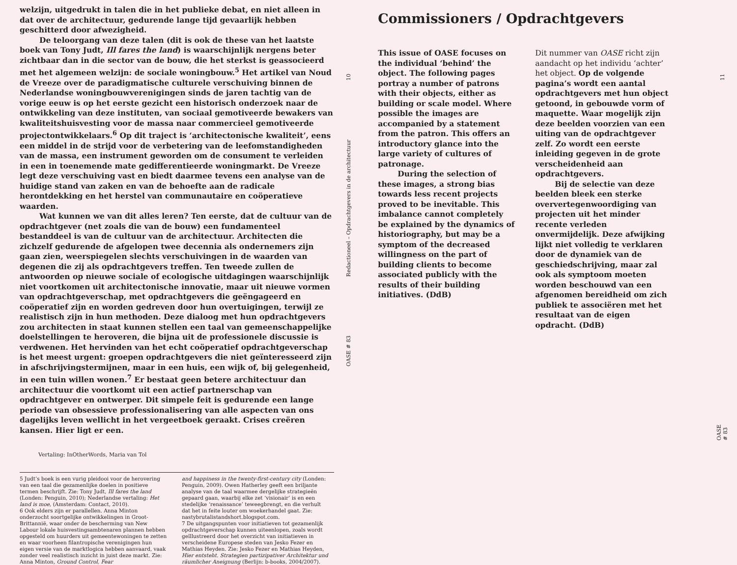welzijn, uitgedrukt in talen die in het publieke debat, en niet alleen in dat over de architectuur, gedurende lange tijd gevaarlijk hebben geschitterd door afwezigheid.
De teloorgang van deze talen (dit is ook de these van het laatste boek van Tony Judt, Ill fares the land) is waarschijnlijk nergens beter zichtbaar dan in die sector van de bouw, die het sterkst is geassocieerd met het algemeen welzijn: de sociale woningbouw.<sup>5</sup> Het artikel van Noud de Vreeze over de paradigmatische culturele verschuiving binnen de Nederlandse woningbouwverenigingen sinds de jaren tachtig van de vorige eeuw is op het eerste gezicht een historisch onderzoek naar de ontwikkeling van deze instituten, van sociaal gemotiveerde bewakers van kwaliteitshuisvesting voor de massa naar commercieel gemotiveerde projectontwikkelaars.<sup>6</sup> Op dit traject is ‘architectonische kwaliteit’, eens een middel in de strijd voor de verbetering van de leefomstandigheden van de massa, een instrument geworden om de consument te verleiden in een in toenemende mate gedifferentieerde woningmarkt. De Vreeze legt deze verschuiving vast en biedt daarmee tevens een analyse van de huidige stand van zaken en van de behoefte aan de radicale herontdekking en het herstel van communautaire en coöperatieve waarden.
Wat kunnen we van dit alles leren? Ten eerste, dat de cultuur van de opdrachtgever (net zoals die van de bouw) een fundamenteel bestanddeel is van de cultuur van de architectuur. Architecten die zichzelf gedurende de afgelopen twee decennia als ondernemers zijn gaan zien, weerspiegelen slechts verschuivingen in de waarden van degenen die zij als opdrachtgevers treffen. Ten tweede zullen de antwoorden op nieuwe sociale of ecologische uitdagingen waarschijnlijk niet voortkomen uit architectonische innovatie, maar uit nieuwe vormen van opdrachtgeverschap, met opdrachtgevers die geëngageerd en coöperatief zijn en worden gedreven door hun overtuigingen, terwijl ze realistisch zijn in hun methoden. Deze dialoog met hun opdrachtgevers zou architecten in staat kunnen stellen een taal van gemeenschappelijke doelstellingen te heroveren, die bijna uit de professionele discussie is verdwenen. Het hervinden van het echt coöperatief opdrachtgeverschap is het meest urgent: groepen opdrachtgevers die niet geïnteresseerd zijn in afschrijvingstermijnen, maar in een huis, een wijk of, bij gelegenheid, in een tuin willen wonen.<sup>7</sup> Er bestaat geen betere architectuur dan architectuur die voortkomt uit een actief partnerschap van opdrachtgever en ontwerper. Dit simpele feit is gedurende een lange periode van obsessieve professionalisering van alle aspecten van ons dagelijks leven wellicht in het vergeetboek geraakt. Crises creëren kansen. Hier ligt er een.
Vertaling: InOtherWords, Maria van Tol
5 Judt’s boek is een vurig pleidooi voor de herovering van een taal die gezamenlijke doelen in positieve termen beschrijft. Zie: Tony Judt, Ill fares the land (Londen: Penguin, 2010); Nederlandse vertaling: Het land is moe, (Amsterdam: Contact, 2010).
6 Ook elders zijn er parallellen. Anna Minton onderzocht soortgelijke ontwikkelingen in Groot-Brittannië, waar onder de bescherming van New Labour lokale huisvestingsambtenaren plannen hebben opgesteld om huurders uit gemeentewoningen te zetten en waar voorheen filantropische verenigingen hun eigen versie van de marktlogica hebben aanvaard, vaak zonder veel realistisch inzicht in juist deze markt. Zie: Anna Minton, Ground Control, Fear
and happiness in the twenty-first-century city (Londen: Penguin, 2009). Owen Hatherley geeft een briljante analyse van de taal waarmee dergelijke strategieën gepaard gaan, waarbij elke zet ‘visionair’ is en een stedelijke ‘renaissance’ teweegbrengt, en die verhult dat het in feite louter om woekerhandel gaat. Zie: nastybrutalistandshort.blogspot.com.
7 De uitgangspunten voor initiatieven tot gezamenlijk opdrachtgeverschap kunnen uiteenlopen, zoals wordt geïllustreerd door het overzicht van initiatieven in verscheidene Europese steden van Jesko Fezer en Mathias Heyden. Zie: Jesko Fezer en Mathias Heyden, Hier entsteht. Strategien partizipativer Architektur und räumlicher Aneignung (Berlijn: b-books, 2004/2007).
10
Redactioneel – Opdrachtgevers in de architectuur
OASE # 83
Commissioners / Opdrachtgevers
This issue of OASE focuses on the individual ‘behind’ the object. The following pages portray a number of patrons with their objects, either as building or scale model. Where possible the images are accompanied by a statement from the patron. This offers an introductory glance into the large variety of cultures of patronage.
During the selection of these images, a strong bias towards less recent projects proved to be inevitable. This imbalance cannot completely be explained by the dynamics of historiography, but may be a symptom of the decreased willingness on the part of building clients to become associated publicly with the results of their building initiatives. (DdB)
Dit nummer van OASE richt zijn aandacht op het individu ‘achter’ het object. Op de volgende pagina’s wordt een aantal opdrachtgevers met hun object getoond, in gebouwde vorm of maquette. Waar mogelijk zijn deze beelden voorzien van een uiting van de opdrachtgever zelf. Zo wordt een eerste inleiding gegeven in de grote verscheidenheid aan opdrachtgevers.
Bij de selectie van deze beelden bleek een sterke oververtegenwoordiging van projecten uit het minder recente verleden onvermijdelijk. Deze afwijking lijkt niet volledig te verklaren door de dynamiek van de geschiedschrijving, maar zal ook als symptoom moeten worden beschouwd van een afgenomen bereidheid om zich publiek te associëren met het resultaat van de eigen opdracht. (DdB)
11
OASE # 83